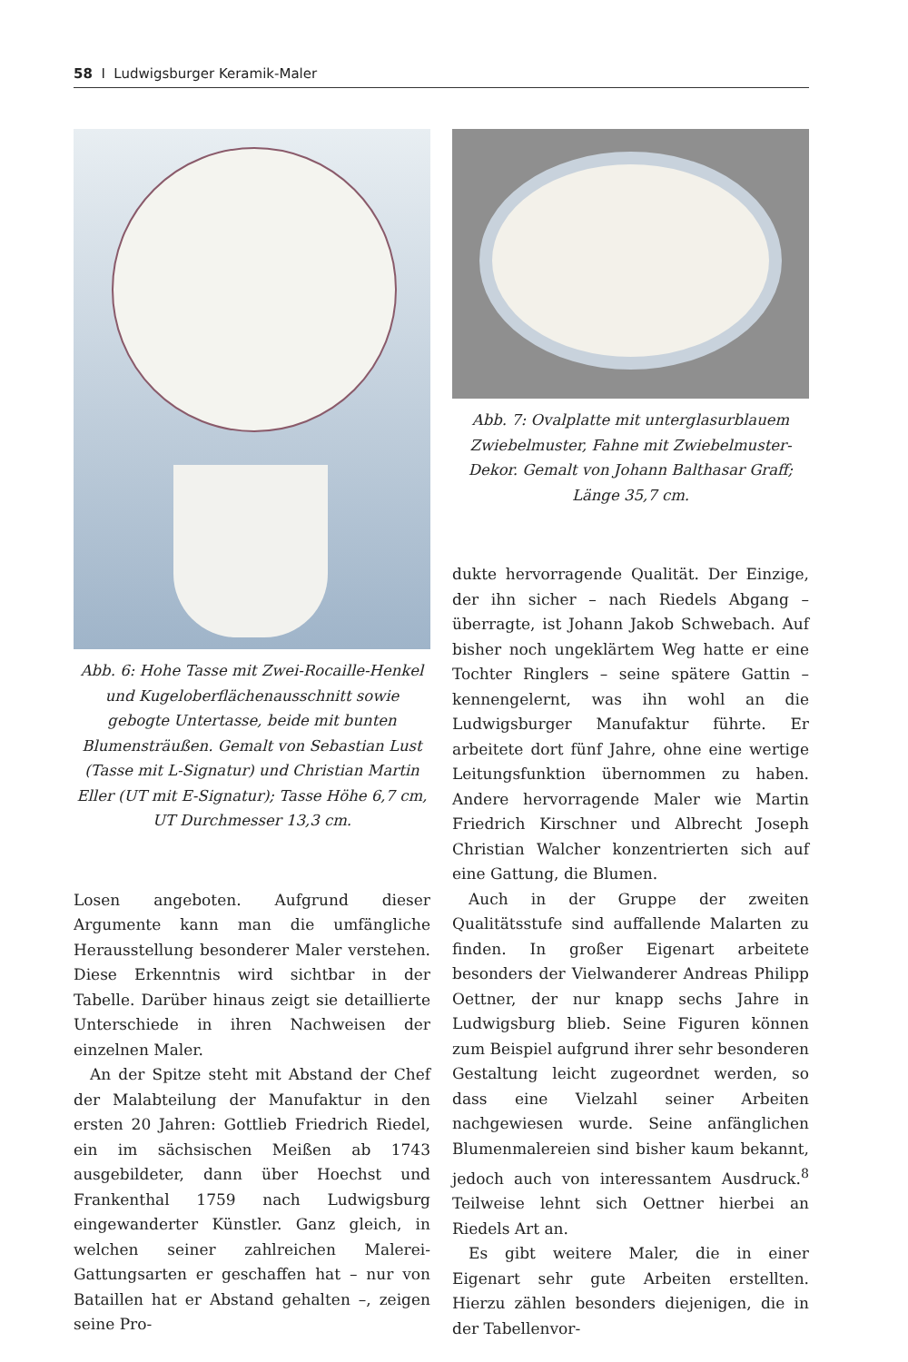58 I Ludwigsburger Keramik-Maler
Abb. 6: Hohe Tasse mit Zwei-Rocaille-Henkel und Kugeloberflächenausschnitt sowie gebogte Untertasse, beide mit bunten Blumensträußen. Gemalt von Sebastian Lust (Tasse mit L-Signatur) und Christian Martin Eller (UT mit E-Signatur); Tasse Höhe 6,7 cm, UT Durchmesser 13,3 cm.
Losen angeboten. Aufgrund dieser Argumente kann man die umfängliche Herausstellung besonderer Maler verstehen. Diese Erkenntnis wird sichtbar in der Tabelle. Darüber hinaus zeigt sie detaillierte Unterschiede in ihren Nachweisen der einzelnen Maler.
An der Spitze steht mit Abstand der Chef der Malabteilung der Manufaktur in den ersten 20 Jahren: Gottlieb Friedrich Riedel, ein im sächsischen Meißen ab 1743 ausgebildeter, dann über Hoechst und Frankenthal 1759 nach Ludwigsburg eingewanderter Künstler. Ganz gleich, in welchen seiner zahlreichen Malerei-Gattungsarten er geschaffen hat – nur von Bataillen hat er Abstand gehalten –, zeigen seine Pro-
Abb. 7: Ovalplatte mit unterglasurblauem Zwiebelmuster, Fahne mit Zwiebelmuster-Dekor. Gemalt von Johann Balthasar Graff; Länge 35,7 cm.
dukte hervorragende Qualität. Der Einzige, der ihn sicher – nach Riedels Abgang – überragte, ist Johann Jakob Schwebach. Auf bisher noch ungeklärtem Weg hatte er eine Tochter Ringlers – seine spätere Gattin – kennengelernt, was ihn wohl an die Ludwigsburger Manufaktur führte. Er arbeitete dort fünf Jahre, ohne eine wertige Leitungsfunktion übernommen zu haben. Andere hervorragende Maler wie Martin Friedrich Kirschner und Albrecht Joseph Christian Walcher konzentrierten sich auf eine Gattung, die Blumen.
Auch in der Gruppe der zweiten Qualitätsstufe sind auffallende Malarten zu finden. In großer Eigenart arbeitete besonders der Vielwanderer Andreas Philipp Oettner, der nur knapp sechs Jahre in Ludwigsburg blieb. Seine Figuren können zum Beispiel aufgrund ihrer sehr besonderen Gestaltung leicht zugeordnet werden, so dass eine Vielzahl seiner Arbeiten nachgewiesen wurde. Seine anfänglichen Blumenmalereien sind bisher kaum bekannt, jedoch auch von interessantem Ausdruck.<sup>8</sup> Teilweise lehnt sich Oettner hierbei an Riedels Art an.
Es gibt weitere Maler, die in einer Eigenart sehr gute Arbeiten erstellten. Hierzu zählen besonders diejenigen, die in der Tabellenvor-